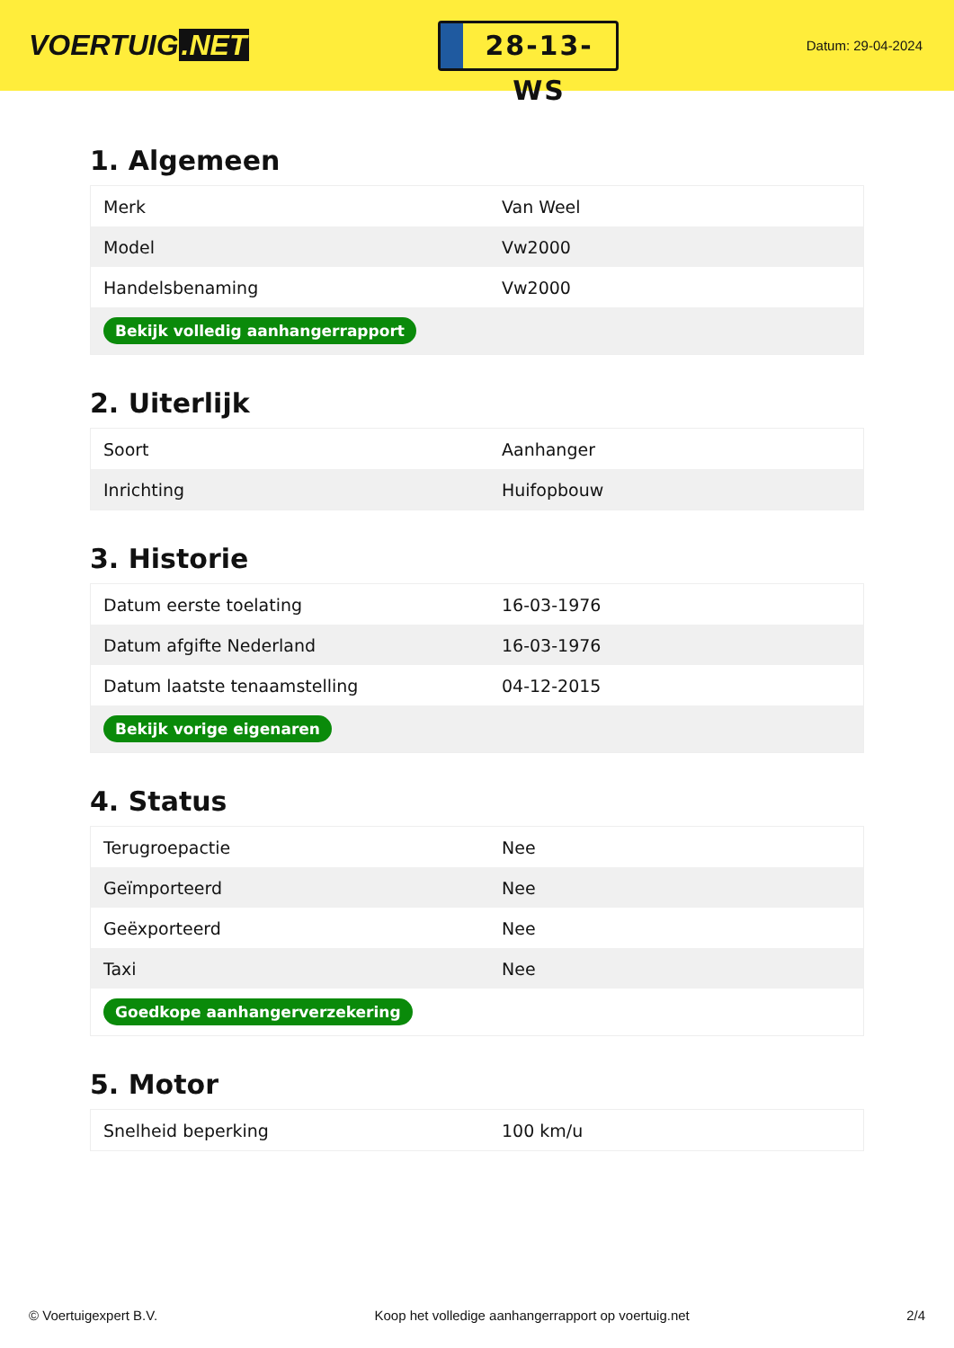VOERTUIG.NET
28-13-WS
Datum: 29-04-2024
1. Algemeen
| Merk | Van Weel |
| Model | Vw2000 |
| Handelsbenaming | Vw2000 |
| Bekijk volledig aanhangerrapport | |
2. Uiterlijk
| Soort | Aanhanger |
| Inrichting | Huifopbouw |
3. Historie
| Datum eerste toelating | 16-03-1976 |
| Datum afgifte Nederland | 16-03-1976 |
| Datum laatste tenaamstelling | 04-12-2015 |
| Bekijk vorige eigenaren | |
4. Status
| Terugroepactie | Nee |
| Geïmporteerd | Nee |
| Geëxporteerd | Nee |
| Taxi | Nee |
| Goedkope aanhangerverzekering | |
5. Motor
| Snelheid beperking | 100 km/u |
© Voertuigexpert B.V. Koop het volledige aanhangerrapport op voertuig.net 2/4